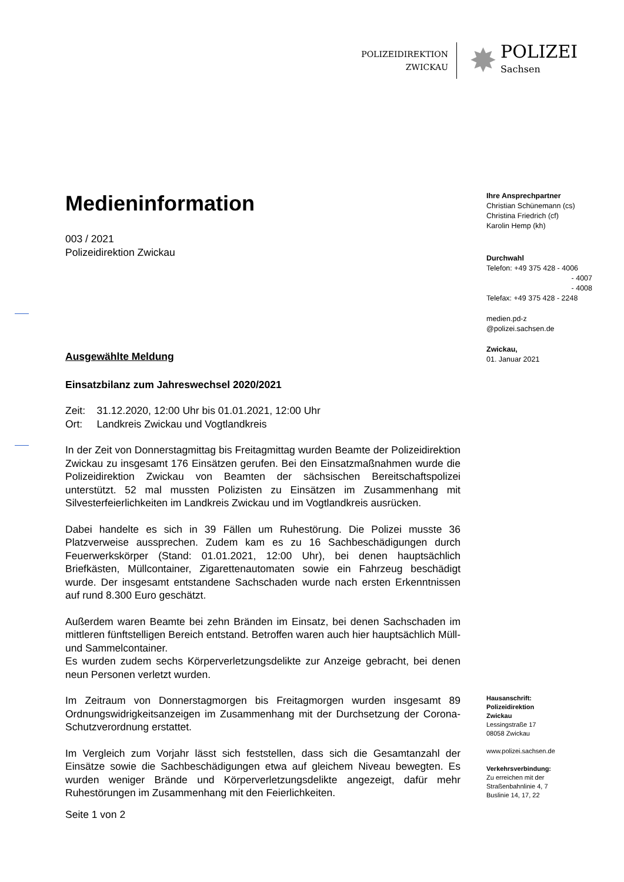POLIZEIDIREKTION
ZWICKAU
✸
POLIZEI
Sachsen
Medieninformation
003 / 2021
Polizeidirektion Zwickau
Ausgewählte Meldung
Einsatzbilanz zum Jahreswechsel 2020/2021
Zeit: 31.12.2020, 12:00 Uhr bis 01.01.2021, 12:00 Uhr
Ort: Landkreis Zwickau und Vogtlandkreis
In der Zeit von Donnerstagmittag bis Freitagmittag wurden Beamte der Polizeidirektion Zwickau zu insgesamt 176 Einsätzen gerufen. Bei den Einsatzmaßnahmen wurde die Polizeidirektion Zwickau von Beamten der sächsischen Bereitschaftspolizei unterstützt. 52 mal mussten Polizisten zu Einsätzen im Zusammenhang mit Silvesterfeierlichkeiten im Landkreis Zwickau und im Vogtlandkreis ausrücken.
Dabei handelte es sich in 39 Fällen um Ruhestörung. Die Polizei musste 36 Platzverweise aussprechen. Zudem kam es zu 16 Sachbeschädigungen durch Feuerwerkskörper (Stand: 01.01.2021, 12:00 Uhr), bei denen hauptsächlich Briefkästen, Müllcontainer, Zigarettenautomaten sowie ein Fahrzeug beschädigt wurde. Der insgesamt entstandene Sachschaden wurde nach ersten Erkenntnissen auf rund 8.300 Euro geschätzt.
Außerdem waren Beamte bei zehn Bränden im Einsatz, bei denen Sachschaden im mittleren fünftstelligen Bereich entstand. Betroffen waren auch hier hauptsächlich Müll- und Sammelcontainer.
Es wurden zudem sechs Körperverletzungsdelikte zur Anzeige gebracht, bei denen neun Personen verletzt wurden.
Im Zeitraum von Donnerstagmorgen bis Freitagmorgen wurden insgesamt 89 Ordnungswidrigkeitsanzeigen im Zusammenhang mit der Durchsetzung der Corona-Schutzverordnung erstattet.
Im Vergleich zum Vorjahr lässt sich feststellen, dass sich die Gesamtanzahl der Einsätze sowie die Sachbeschädigungen etwa auf gleichem Niveau bewegten. Es wurden weniger Brände und Körperverletzungsdelikte angezeigt, dafür mehr Ruhestörungen im Zusammenhang mit den Feierlichkeiten.
Seite 1 von 2
Ihre Ansprechpartner
Christian Schünemann (cs)
Christina Friedrich (cf)
Karolin Hemp (kh)
Durchwahl
Telefon: +49 375 428 - 4006
- 4007
- 4008
Telefax: +49 375 428 - 2248
medien.pd-z
@polizei.sachsen.de
Zwickau,
01. Januar 2021
Hausanschrift:
Polizeidirektion
Zwickau
Lessingstraße 17
08058 Zwickau
www.polizei.sachsen.de
Verkehrsverbindung:
Zu erreichen mit der
Straßenbahnlinie 4, 7
Buslinie 14, 17, 22